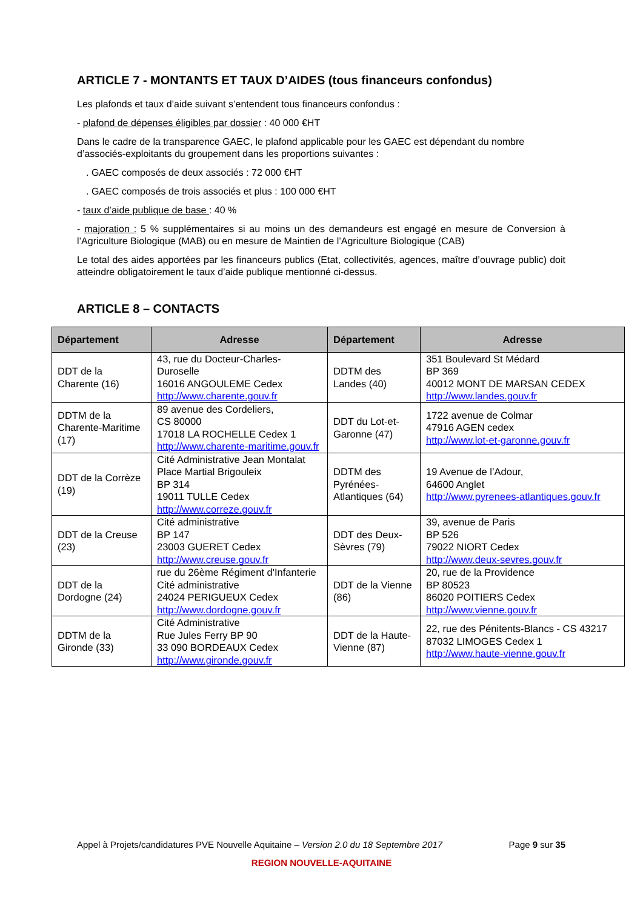ARTICLE 7 - MONTANTS ET TAUX D’AIDES (tous financeurs confondus)
Les plafonds et taux d’aide suivant s’entendent tous financeurs confondus :
- plafond de dépenses éligibles par dossier : 40 000 €HT
Dans le cadre de la transparence GAEC, le plafond applicable pour les GAEC est dépendant du nombre d’associés-exploitants du groupement dans les proportions suivantes :
. GAEC composés de deux associés : 72 000 €HT
. GAEC composés de trois associés et plus : 100 000 €HT
- taux d’aide publique de base : 40 %
- majoration : 5 % supplémentaires si au moins un des demandeurs est engagé en mesure de Conversion à l’Agriculture Biologique (MAB) ou en mesure de Maintien de l’Agriculture Biologique (CAB)
Le total des aides apportées par les financeurs publics (Etat, collectivités, agences, maître d’ouvrage public) doit atteindre obligatoirement le taux d’aide publique mentionné ci-dessus.
ARTICLE 8 – CONTACTS
| Département | Adresse | Département | Adresse |
| --- | --- | --- | --- |
| DDT de la Charente (16) | 43, rue du Docteur-Charles-Duroselle 16016 ANGOULEME Cedex http://www.charente.gouv.fr | DDTM des Landes (40) | 351 Boulevard St Médard BP 369 40012 MONT DE MARSAN CEDEX http://www.landes.gouv.fr |
| DDTM de la Charente-Maritime (17) | 89 avenue des Cordeliers, CS 80000 17018 LA ROCHELLE Cedex 1 http://www.charente-maritime.gouv.fr | DDT du Lot-et-Garonne (47) | 1722 avenue de Colmar 47916 AGEN cedex http://www.lot-et-garonne.gouv.fr |
| DDT de la Corrèze (19) | Cité Administrative Jean Montalat Place Martial Brigouleix BP 314 19011 TULLE Cedex http://www.correze.gouv.fr | DDTM des Pyrénées-Atlantiques (64) | 19 Avenue de l’Adour, 64600 Anglet http://www.pyrenees-atlantiques.gouv.fr |
| DDT de la Creuse (23) | Cité administrative BP 147 23003 GUERET Cedex http://www.creuse.gouv.fr | DDT des Deux-Sèvres (79) | 39, avenue de Paris BP 526 79022 NIORT Cedex http://www.deux-sevres.gouv.fr |
| DDT de la Dordogne (24) | rue du 26ème Régiment d'Infanterie Cité administrative 24024 PERIGUEUX Cedex http://www.dordogne.gouv.fr | DDT de la Vienne (86) | 20, rue de la Providence BP 80523 86020 POITIERS Cedex http://www.vienne.gouv.fr |
| DDTM de la Gironde (33) | Cité Administrative Rue Jules Ferry BP 90 33 090 BORDEAUX Cedex http://www.gironde.gouv.fr | DDT de la Haute-Vienne (87) | 22, rue des Pénitents-Blancs - CS 43217 87032 LIMOGES Cedex 1 http://www.haute-vienne.gouv.fr |
Appel à Projets/candidatures PVE Nouvelle Aquitaine – Version 2.0 du 18 Septembre 2017 Page 9 sur 35
REGION NOUVELLE-AQUITAINE